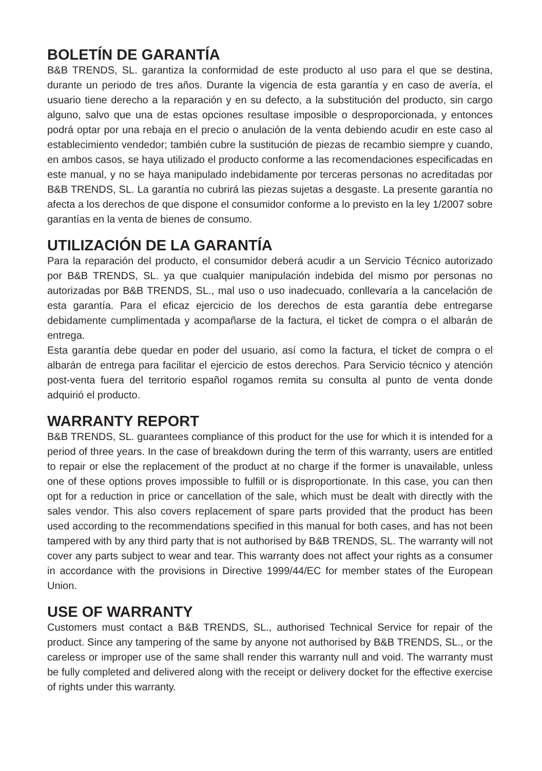BOLETÍN DE GARANTÍA
B&B TRENDS, SL. garantiza la conformidad de este producto al uso para el que se destina, durante un periodo de tres años. Durante la vigencia de esta garantía y en caso de avería, el usuario tiene derecho a la reparación y en su defecto, a la substitución del producto, sin cargo alguno, salvo que una de estas opciones resultase imposible o desproporcionada, y entonces podrá optar por una rebaja en el precio o anulación de la venta debiendo acudir en este caso al establecimiento vendedor; también cubre la sustitución de piezas de recambio siempre y cuando, en ambos casos, se haya utilizado el producto conforme a las recomendaciones especificadas en este manual, y no se haya manipulado indebidamente por terceras personas no acreditadas por B&B TRENDS, SL. La garantía no cubrirá las piezas sujetas a desgaste. La presente garantía no afecta a los derechos de que dispone el consumidor conforme a lo previsto en la ley 1/2007 sobre garantías en la venta de bienes de consumo.
UTILIZACIÓN DE LA GARANTÍA
Para la reparación del producto, el consumidor deberá acudir a un Servicio Técnico autorizado por B&B TRENDS, SL. ya que cualquier manipulación indebida del mismo por personas no autorizadas por B&B TRENDS, SL., mal uso o uso inadecuado, conllevaría a la cancelación de esta garantía. Para el eficaz ejercicio de los derechos de esta garantía debe entregarse debidamente cumplimentada y acompañarse de la factura, el ticket de compra o el albarán de entrega.
Esta garantía debe quedar en poder del usuario, así como la factura, el ticket de compra o el albarán de entrega para facilitar el ejercicio de estos derechos. Para Servicio técnico y atención post-venta fuera del territorio español rogamos remita su consulta al punto de venta donde adquirió el producto.
WARRANTY REPORT
B&B TRENDS, SL. guarantees compliance of this product for the use for which it is intended for a period of three years. In the case of breakdown during the term of this warranty, users are entitled to repair or else the replacement of the product at no charge if the former is unavailable, unless one of these options proves impossible to fulfill or is disproportionate. In this case, you can then opt for a reduction in price or cancellation of the sale, which must be dealt with directly with the sales vendor. This also covers replacement of spare parts provided that the product has been used according to the recommendations specified in this manual for both cases, and has not been tampered with by any third party that is not authorised by B&B TRENDS, SL. The warranty will not cover any parts subject to wear and tear. This warranty does not affect your rights as a consumer in accordance with the provisions in Directive 1999/44/EC for member states of the European Union.
USE OF WARRANTY
Customers must contact a B&B TRENDS, SL., authorised Technical Service for repair of the product. Since any tampering of the same by anyone not authorised by B&B TRENDS, SL., or the careless or improper use of the same shall render this warranty null and void. The warranty must be fully completed and delivered along with the receipt or delivery docket for the effective exercise of rights under this warranty.